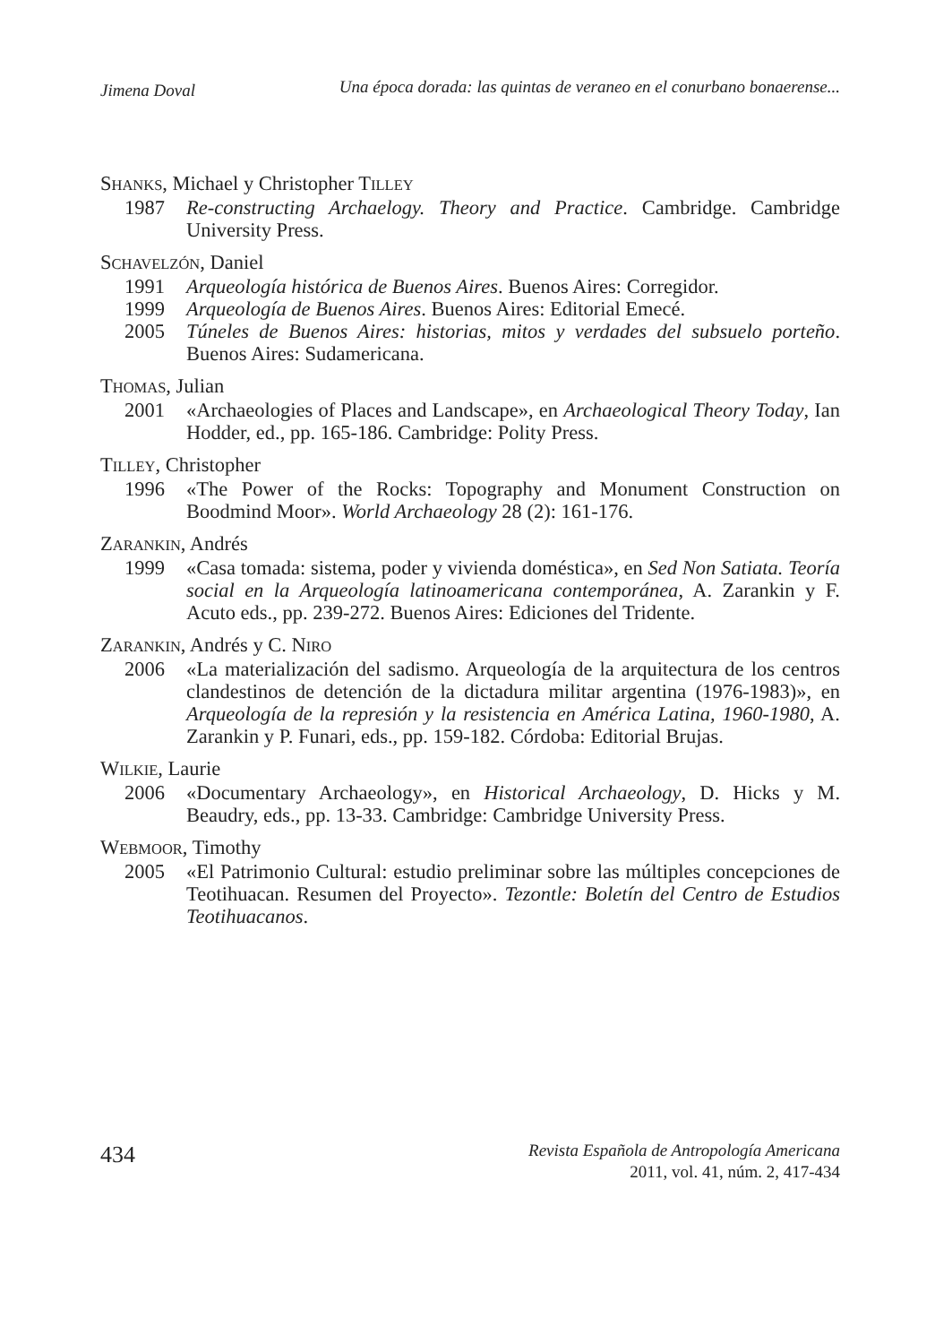Jimena Doval Una época dorada: las quintas de veraneo en el conurbano bonaerense...
SHANKS, Michael y Christopher TILLEY
1987 Re-constructing Archaelogy. Theory and Practice. Cambridge. Cambridge University Press.
SCHAVELZÓN, Daniel
1991 Arqueología histórica de Buenos Aires. Buenos Aires: Corregidor.
1999 Arqueología de Buenos Aires. Buenos Aires: Editorial Emecé.
2005 Túneles de Buenos Aires: historias, mitos y verdades del subsuelo porteño. Buenos Aires: Sudamericana.
THOMAS, Julian
2001 «Archaeologies of Places and Landscape», en Archaeological Theory Today, Ian Hodder, ed., pp. 165-186. Cambridge: Polity Press.
TILLEY, Christopher
1996 «The Power of the Rocks: Topography and Monument Construction on Boodmind Moor». World Archaeology 28 (2): 161-176.
ZARANKIN, Andrés
1999 «Casa tomada: sistema, poder y vivienda doméstica», en Sed Non Satiata. Teoría social en la Arqueología latinoamericana contemporánea, A. Zarankin y F. Acuto eds., pp. 239-272. Buenos Aires: Ediciones del Tridente.
ZARANKIN, Andrés y C. NIRO
2006 «La materialización del sadismo. Arqueología de la arquitectura de los centros clandestinos de detención de la dictadura militar argentina (1976-1983)», en Arqueología de la represión y la resistencia en América Latina, 1960-1980, A. Zarankin y P. Funari, eds., pp. 159-182. Córdoba: Editorial Brujas.
WILKIE, Laurie
2006 «Documentary Archaeology», en Historical Archaeology, D. Hicks y M. Beaudry, eds., pp. 13-33. Cambridge: Cambridge University Press.
WEBMOOR, Timothy
2005 «El Patrimonio Cultural: estudio preliminar sobre las múltiples concepciones de Teotihuacan. Resumen del Proyecto». Tezontle: Boletín del Centro de Estudios Teotihuacanos.
434
Revista Española de Antropología Americana
2011, vol. 41, núm. 2, 417-434